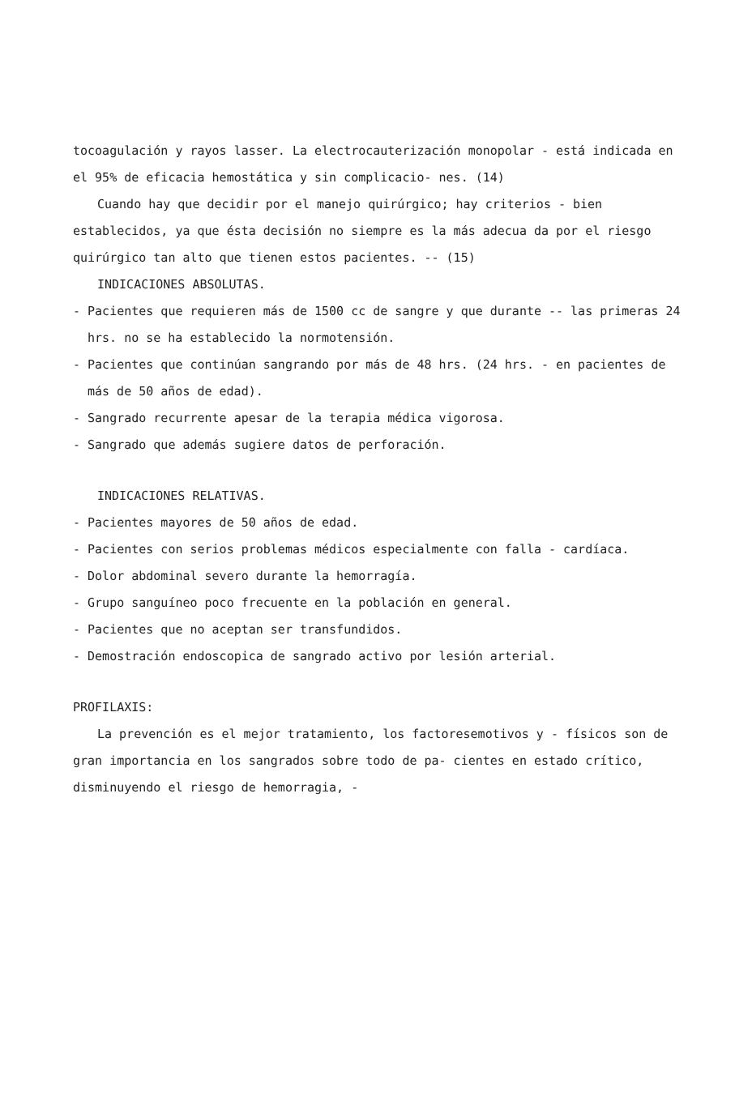tocoagulación y rayos lasser. La electrocauterización monopolar - está indicada en el 95% de eficacia hemostática y sin complicacio- nes. (14)
Cuando hay que decidir por el manejo quirúrgico; hay criterios - bien establecidos, ya que ésta decisión no siempre es la más adecua da por el riesgo quirúrgico tan alto que tienen estos pacientes. -- (15)
INDICACIONES ABSOLUTAS.
- Pacientes que requieren más de 1500 cc de sangre y que durante -- las primeras 24 hrs. no se ha establecido la normotensión.
- Pacientes que continúan sangrando por más de 48 hrs. (24 hrs. - en pacientes de más de 50 años de edad).
- Sangrado recurrente apesar de la terapia médica vigorosa.
- Sangrado que además sugiere datos de perforación.
INDICACIONES RELATIVAS.
- Pacientes mayores de 50 años de edad.
- Pacientes con serios problemas médicos especialmente con falla - cardíaca.
- Dolor abdominal severo durante la hemorragía.
- Grupo sanguíneo poco frecuente en la población en general.
- Pacientes que no aceptan ser transfundidos.
- Demostración endoscopica de sangrado activo por lesión arterial.
PROFILAXIS:
La prevención es el mejor tratamiento, los factoresemotivos y - físicos son de gran importancia en los sangrados sobre todo de pa- cientes en estado crítico, disminuyendo el riesgo de hemorragia, -